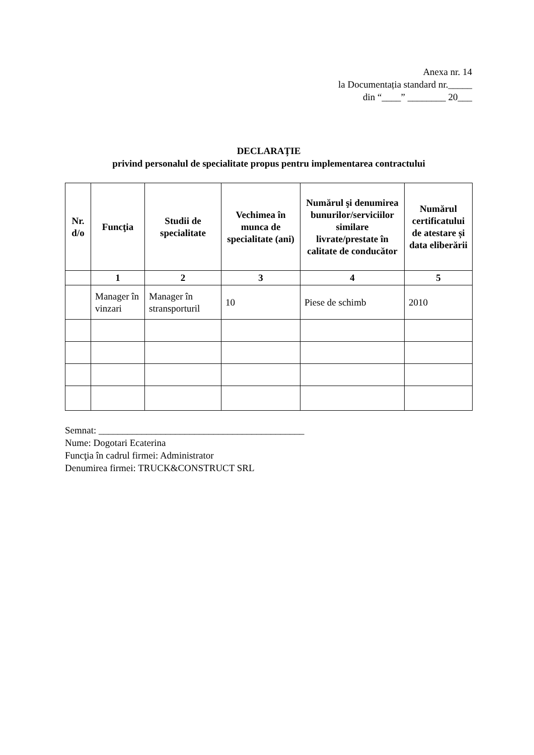Anexa nr. 14
la Documentația standard nr._____
din “____” ________ 20___
DECLARAȚIE
privind personalul de specialitate propus pentru implementarea contractului
| Nr. d/o | Funcţia | Studii de specialitate | Vechimea în munca de specialitate (ani) | Numărul şi denumirea bunurilor/serviciilor similare livrate/prestate în calitate de conducător | Numărul certificatului de atestare și data eliberării |
| --- | --- | --- | --- | --- | --- |
| | 1 | 2 | 3 | 4 | 5 |
| | Manager în vinzari | Manager în stransporturil | 10 | Piese de schimb | 2010 |
Semnat: ___________________________________________
Nume: Dogotari Ecaterina
Funcţia în cadrul firmei: Administrator
Denumirea firmei: TRUCK&CONSTRUCT SRL